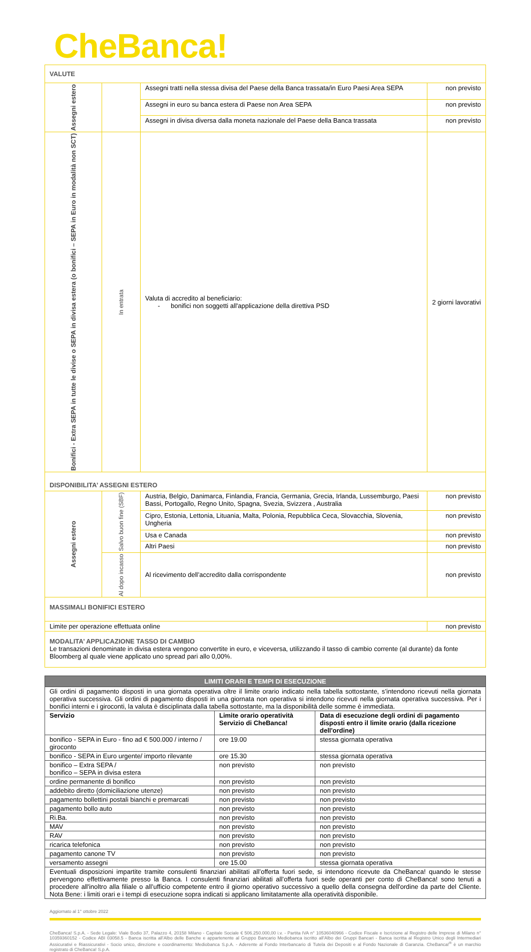CheBanca!
| VALUTE | | | |
| Assegni estero | | Assegni tratti nella stessa divisa del Paese della Banca trassata/in Euro Paesi Area SEPA | non previsto |
| | | Assegni in euro su banca estera di Paese non Area SEPA | non previsto |
| | | Assegni in divisa diversa dalla moneta nazionale del Paese della Banca trassata | non previsto |
| Bonifici - Extra SEPA in tutte le divise o SEPA in divisa estera (o bonifici – SEPA in Euro in modalità non SCT) | In entrata | Valuta di accredito al beneficiario: - bonifici non soggetti all'applicazione della direttiva PSD | 2 giorni lavorativi |
| DISPONIBILITA’ ASSEGNI ESTERO | | | |
| Assegni estero | Salvo buon fine (SBF) | Austria, Belgio, Danimarca, Finlandia, Francia, Germania, Grecia, Irlanda, Lussemburgo, Paesi Bassi, Portogallo, Regno Unito, Spagna, Svezia, Svizzera , Australia | non previsto |
| | | Cipro, Estonia, Lettonia, Lituania, Malta, Polonia, Repubblica Ceca, Slovacchia, Slovenia, Ungheria | non previsto |
| | | Usa e Canada | non previsto |
| | | Altri Paesi | non previsto |
| | Al dopo incasso | Al ricevimento dell’accredito dalla corrispondente | non previsto |
| MASSIMALI BONIFICI ESTERO | | | |
| Limite per operazione effettuata online | | | non previsto |
| MODALITA’ APPLICAZIONE TASSO DI CAMBIO Le transazioni denominate in divisa estera vengono convertite in euro, e viceversa, utilizzando il tasso di cambio corrente (al durante) da fonte Bloomberg al quale viene applicato uno spread pari allo 0,00%. | | | |
| LIMITI ORARI E TEMPI DI ESECUZIONE | | |
| --- | --- | --- |
| Gli ordini di pagamento disposti in una giornata operativa oltre il limite orario indicato nella tabella sottostante, s’intendono ricevuti nella giornata operativa successiva. Gli ordini di pagamento disposti in una giornata non operativa si intendono ricevuti nella giornata operativa successiva. Per i bonifici interni e i giroconti, la valuta è disciplinata dalla tabella sottostante, ma la disponibilità delle somme è immediata. | | |
| Servizio | Limite orario operatività Servizio di CheBanca! | Data di esecuzione degli ordini di pagamento disposti entro il limite orario (dalla ricezione dell'ordine) |
| bonifico - SEPA in Euro - fino ad € 500.000 / interno / giroconto | ore 19.00 | stessa giornata operativa |
| bonifico - SEPA in Euro urgente/ importo rilevante | ore 15.30 | stessa giornata operativa |
| bonifico – Extra SEPA / bonifico – SEPA in divisa estera | non previsto | non previsto |
| ordine permanente di bonifico | non previsto | non previsto |
| addebito diretto (domiciliazione utenze) | non previsto | non previsto |
| pagamento bollettini postali bianchi e premarcati | non previsto | non previsto |
| pagamento bollo auto | non previsto | non previsto |
| Ri.Ba. | non previsto | non previsto |
| MAV | non previsto | non previsto |
| RAV | non previsto | non previsto |
| ricarica telefonica | non previsto | non previsto |
| pagamento canone TV | non previsto | non previsto |
| versamento assegni | ore 15.00 | stessa giornata operativa |
| Eventuali disposizioni impartite tramite consulenti finanziari abilitati all’offerta fuori sede, si intendono ricevute da CheBanca! quando le stesse pervengono effettivamente presso la Banca. I consulenti finanziari abilitati all’offerta fuori sede operanti per conto di CheBanca! sono tenuti a procedere all'inoltro alla filiale o all’ufficio competente entro il giorno operativo successivo a quello della consegna dell'ordine da parte del Cliente. Nota Bene: i limiti orari e i tempi di esecuzione sopra indicati si applicano limitatamente alla operatività disponibile. | | |
Aggiornato al 1° ottobre 2022
CheBanca! S.p.A. - Sede Legale: Viale Bodio 37, Palazzo 4, 20158 Milano - Capitale Sociale € 506.250.000,00 i.v. - Partita IVA n° 10536040966 - Codice Fiscale e Iscrizione al Registro delle Imprese di Milano n° 10359360152 - Codice ABI 03058.5 - Banca iscritta all’Albo delle Banche e appartenente al Gruppo Bancario Mediobanca iscritto all’Albo dei Gruppi Bancari - Banca iscritta al Registro Unico degli Intermediari Assicurativi e Riassicurativi - Socio unico, direzione e coordinamento: Mediobanca S.p.A. - Aderente al Fondo Interbancario di Tutela dei Depositi e al Fondo Nazionale di Garanzia. CheBanca!<sup>®</sup> è un marchio registrato di CheBanca! S.p.A.